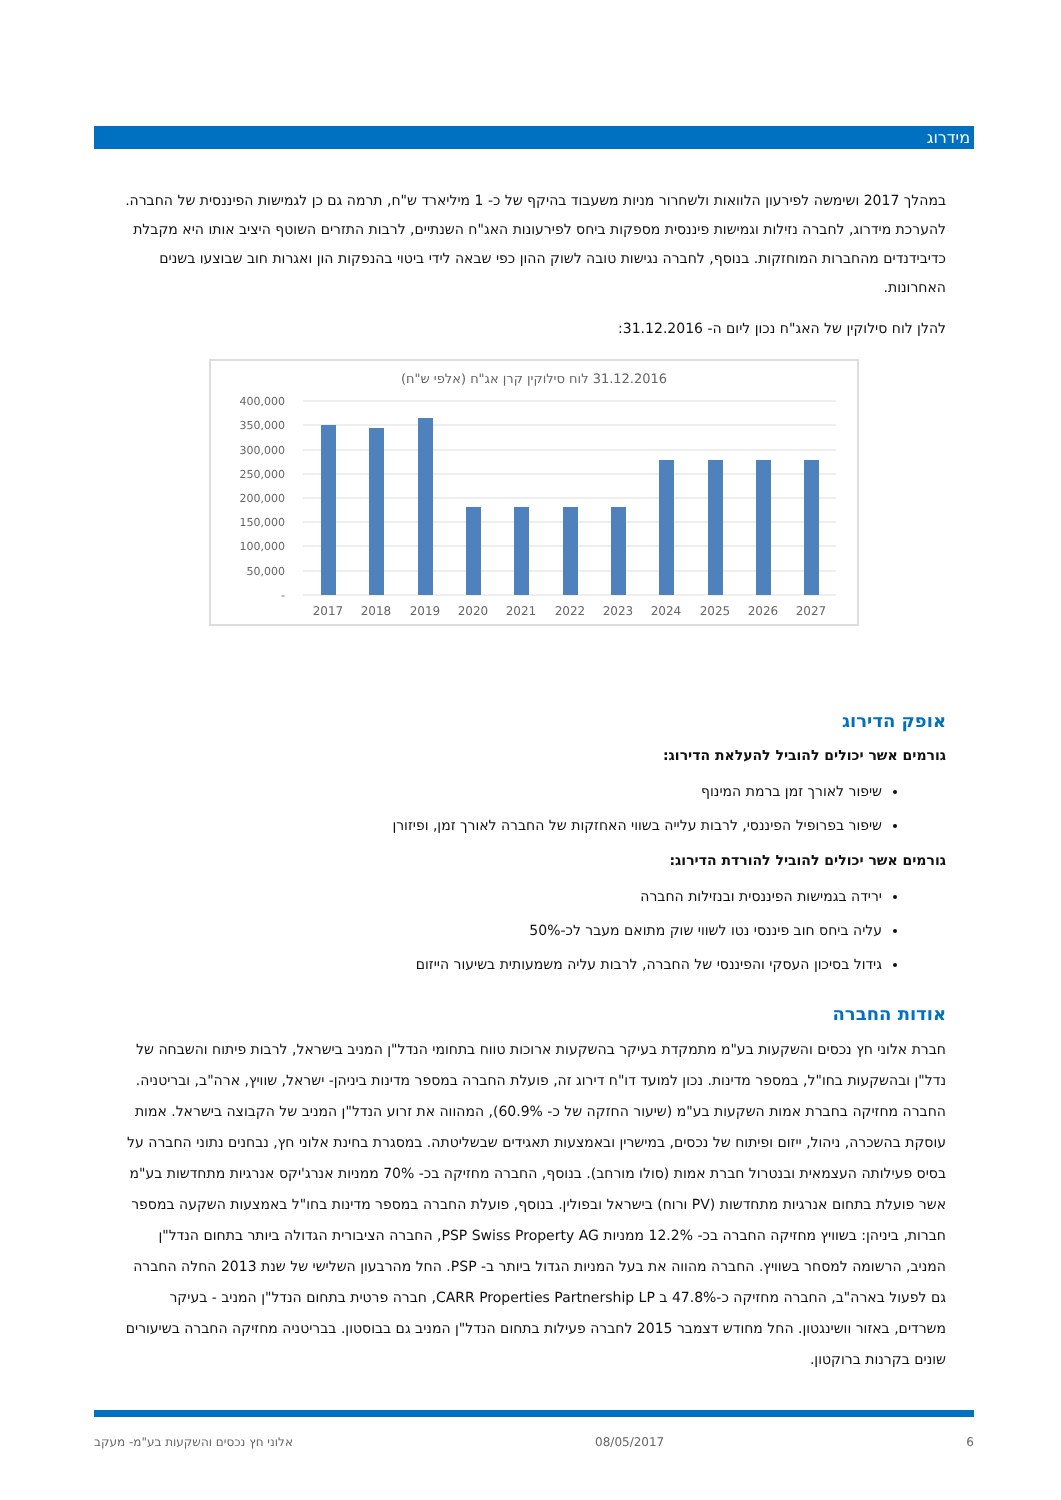מידרוג
במהלך 2017 ושימשה לפירעון הלוואות ולשחרור מניות משעבוד בהיקף של כ- 1 מיליארד ש"ח, תרמה גם כן לגמישות הפיננסית של החברה. להערכת מידרוג, לחברה נזילות וגמישות פיננסית מספקות ביחס לפירעונות האג"ח השנתיים, לרבות התזרים השוטף היציב אותו היא מקבלת כדיבידנדים מהחברות המוחזקות. בנוסף, לחברה נגישות טובה לשוק ההון כפי שבאה לידי ביטוי בהנפקות הון ואגרות חוב שבוצעו בשנים האחרונות.
להלן לוח סילוקין של האג"ח נכון ליום ה- 31.12.2016:
(אלפי ש"ח) 31.12.2016 לוח סילוקין קרן אג"ח
400,000
350,000
300,000
250,000
200,000
150,000
100,000
50,000
-
2017
2018
2019
2020
2021
2022
2023
2024
2025
2026
2027
אופק הדירוג
גורמים אשר יכולים להוביל להעלאת הדירוג:
שיפור לאורך זמן ברמת המינוף
שיפור בפרופיל הפיננסי, לרבות עלייה בשווי האחזקות של החברה לאורך זמן, ופיזורן
גורמים אשר יכולים להוביל להורדת הדירוג:
ירידה בגמישות הפיננסית ובנזילות החברה
עליה ביחס חוב פיננסי נטו לשווי שוק מתואם מעבר לכ-50%
גידול בסיכון העסקי והפיננסי של החברה, לרבות עליה משמעותית בשיעור הייזום
אודות החברה
חברת אלוני חץ נכסים והשקעות בע"מ מתמקדת בעיקר בהשקעות ארוכות טווח בתחומי הנדל"ן המניב בישראל, לרבות פיתוח והשבחה של נדל"ן ובהשקעות בחו"ל, במספר מדינות. נכון למועד דו"ח דירוג זה, פועלת החברה במספר מדינות ביניהן- ישראל, שוויץ, ארה"ב, ובריטניה. החברה מחזיקה בחברת אמות השקעות בע"מ (שיעור החזקה של כ- 60.9%), המהווה את זרוע הנדל"ן המניב של הקבוצה בישראל. אמות עוסקת בהשכרה, ניהול, ייזום ופיתוח של נכסים, במישרין ובאמצעות תאגידים שבשליטתה. במסגרת בחינת אלוני חץ, נבחנים נתוני החברה על בסיס פעילותה העצמאית ובנטרול חברת אמות (סולו מורחב). בנוסף, החברה מחזיקה בכ- 70% ממניות אנרג'יקס אנרגיות מתחדשות בע"מ אשר פועלת בתחום אנרגיות מתחדשות (PV ורוח) בישראל ובפולין. בנוסף, פועלת החברה במספר מדינות בחו"ל באמצעות השקעה במספר חברות, ביניהן: בשוויץ מחזיקה החברה בכ- 12.2% ממניות PSP Swiss Property AG, החברה הציבורית הגדולה ביותר בתחום הנדל"ן המניב, הרשומה למסחר בשוויץ. החברה מהווה את בעל המניות הגדול ביותר ב- PSP. החל מהרבעון השלישי של שנת 2013 החלה החברה גם לפעול בארה"ב, החברה מחזיקה כ-47.8% ב CARR Properties Partnership LP, חברה פרטית בתחום הנדל"ן המניב - בעיקר משרדים, באזור וושינגטון. החל מחודש דצמבר 2015 לחברה פעילות בתחום הנדל"ן המניב גם בבוסטון. בבריטניה מחזיקה החברה בשיעורים שונים בקרנות ברוקטון.
6 08/05/2017 אלוני חץ נכסים והשקעות בע"מ- מעקב